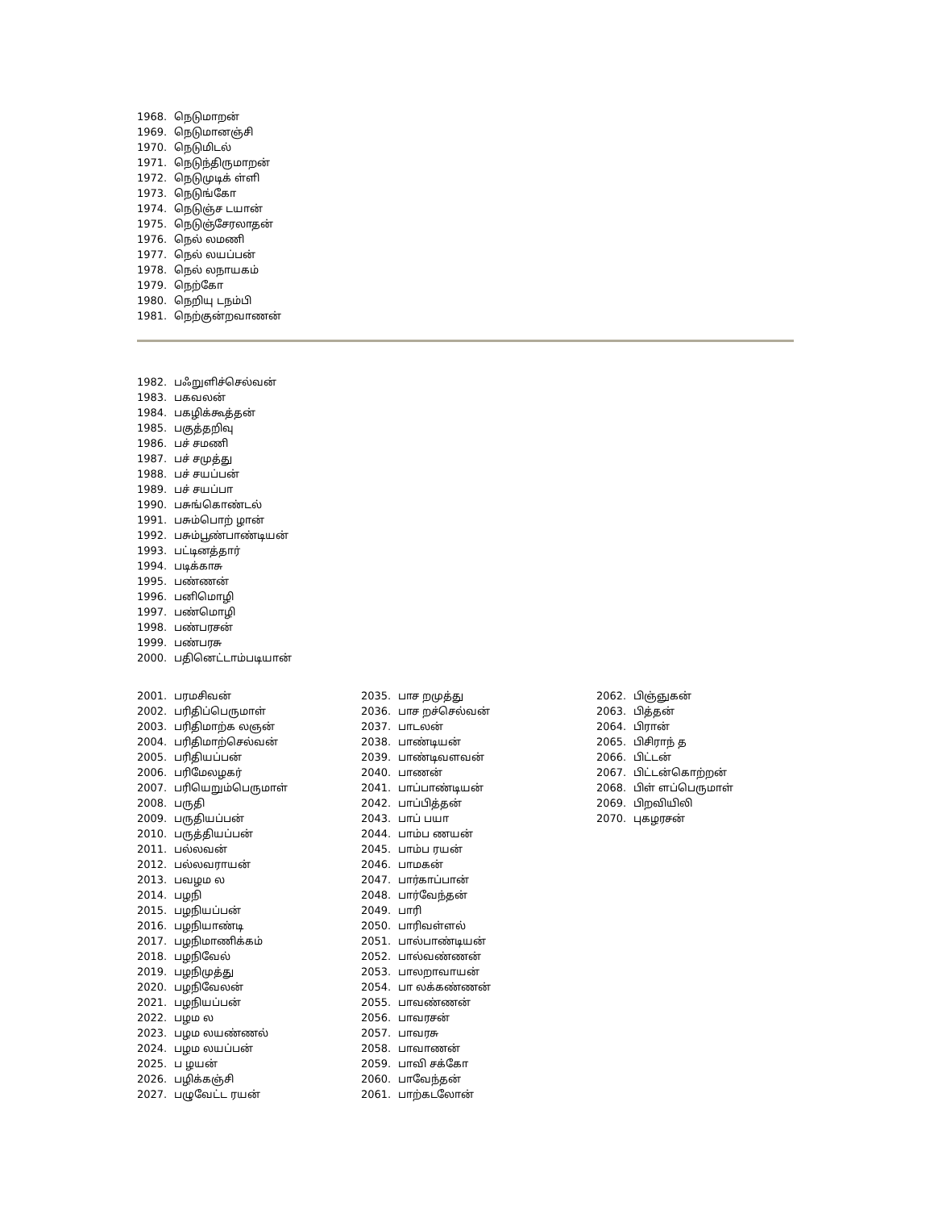1968. நெடுமாறன்
1969. நெடுமானஞ்சி
1970. நெடுமிடல்
1971. நெடுந்திருமாறன்
1972. நெடுமுடிக் ள்ளி
1973. நெடுங்கோ
1974. நெடுஞ்ச டயான்
1975. நெடுஞ்சேரலாதன்
1976. நெல் லமணி
1977. நெல் லயப்பன்
1978. நெல் லநாயகம்
1979. நெற்கோ
1980. நெறியு டநம்பி
1981. நெற்குன்றவாணன்
1982. பஃறுளிச்செல்வன்
1983. பகவலன்
1984. பகழிக்கூத்தன்
1985. பகுத்தறிவு
1986. பச் சமணி
1987. பச் சமுத்து
1988. பச் சயப்பன்
1989. பச் சயப்பா
1990. பசுங்கொண்டல்
1991. பசும்பொற் ழான்
1992. பசும்பூண்பாண்டியன்
1993. பட்டினத்தார்
1994. படிக்காசு
1995. பண்ணன்
1996. பனிமொழி
1997. பண்மொழி
1998. பண்பரசன்
1999. பண்பரசு
2000. பதினெட்டாம்படியான்
2001. பரமசிவன்
2002. பரிதிப்பெருமாள்
2003. பரிதிமாற்க லஞன்
2004. பரிதிமாற்செல்வன்
2005. பரிதியப்பன்
2006. பரிமேலழகர்
2007. பரியெறும்பெருமாள்
2008. பருதி
2009. பருதியப்பன்
2010. பருத்தியப்பன்
2011. பல்லவன்
2012. பல்லவராயன்
2013. பவழம ல
2014. பழநி
2015. பழநியப்பன்
2016. பழநியாண்டி
2017. பழநிமாணிக்கம்
2018. பழநிவேல்
2019. பழநிமுத்து
2020. பழநிவேலன்
2021. பழநியப்பன்
2022. பழம ல
2023. பழம லயண்ணல்
2024. பழம லயப்பன்
2025. ப ழயன்
2026. பழிக்கஞ்சி
2027. பழுவேட்ட ரயன்
2035. பாச றமுத்து
2036. பாச றச்செல்வன்
2037. பாடலன்
2038. பாண்டியன்
2039. பாண்டிவளவன்
2040. பாணன்
2041. பாப்பாண்டியன்
2042. பாப்பித்தன்
2043. பாப் பயா
2044. பாம்ப ணயன்
2045. பாம்ப ரயன்
2046. பாமகன்
2047. பார்காப்பான்
2048. பார்வேந்தன்
2049. பாரி
2050. பாரிவள்ளல்
2051. பால்பாண்டியன்
2052. பால்வண்ணன்
2053. பாலறாவாயன்
2054. பா லக்கண்ணன்
2055. பாவண்ணன்
2056. பாவரசன்
2057. பாவரசு
2058. பாவாணன்
2059. பாவி சக்கோ
2060. பாவேந்தன்
2061. பாற்கடலோன்
2062. பிஞ்ஞுகன்
2063. பித்தன்
2064. பிரான்
2065. பிசிராந் த
2066. பிட்டன்
2067. பிட்டன்கொற்றன்
2068. பிள் ளப்பெருமாள்
2069. பிறவியிலி
2070. புகழரசன்